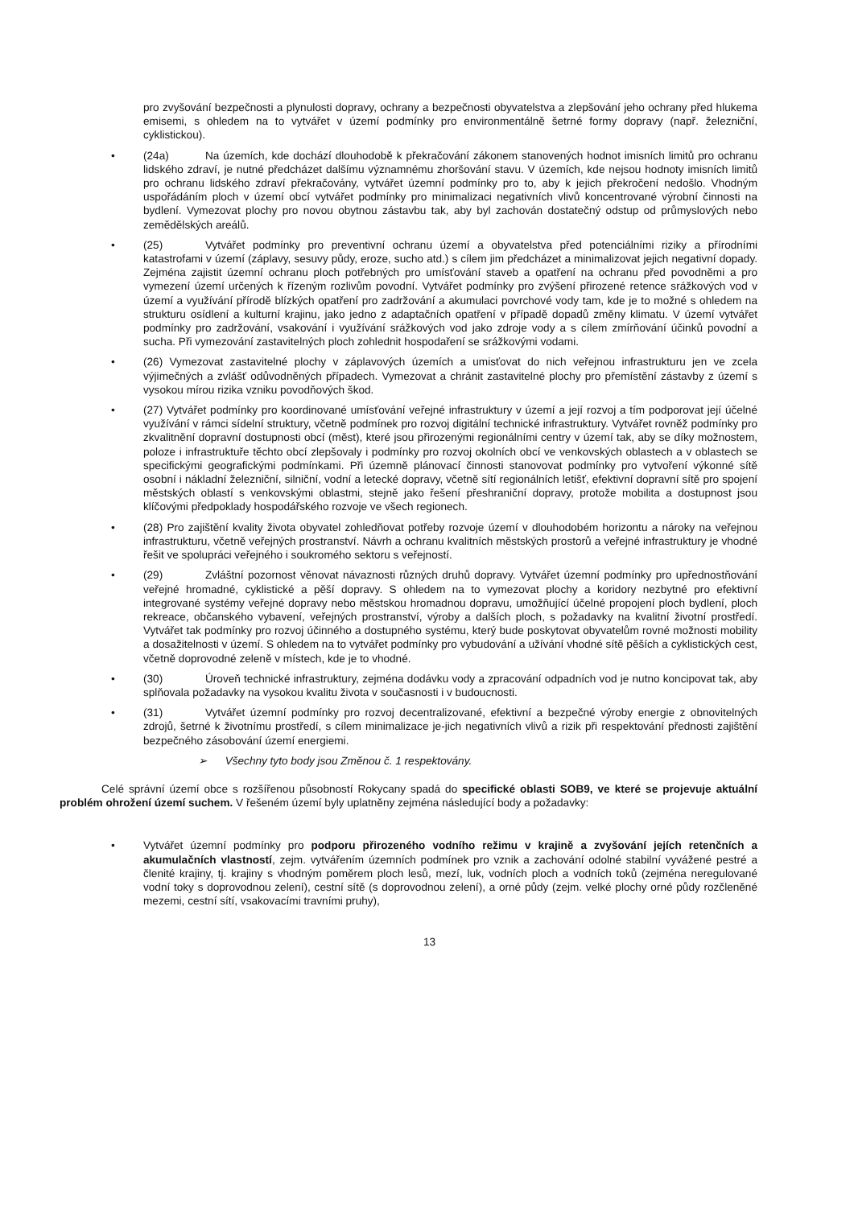pro zvyšování bezpečnosti a plynulosti dopravy, ochrany a bezpečnosti obyvatelstva a zlepšování jeho ochrany před hlukema emisemi, s ohledem na to vytvářet v území podmínky pro environmentálně šetrné formy dopravy (např. železniční, cyklistickou).
• (24a) Na územích, kde dochází dlouhodobě k překračování zákonem stanovených hodnot imisních limitů pro ochranu lidského zdraví, je nutné předcházet dalšímu významnému zhoršování stavu. V územích, kde nejsou hodnoty imisních limitů pro ochranu lidského zdraví překračovány, vytvářet územní podmínky pro to, aby k jejich překročení nedošlo. Vhodným uspořádáním ploch v území obcí vytvářet podmínky pro minimalizaci negativních vlivů koncentrované výrobní činnosti na bydlení. Vymezovat plochy pro novou obytnou zástavbu tak, aby byl zachován dostatečný odstup od průmyslových nebo zemědělských areálů.
• (25) Vytvářet podmínky pro preventivní ochranu území a obyvatelstva před potenciálními riziky a přírodními katastrofami v území (záplavy, sesuvy půdy, eroze, sucho atd.) s cílem jim předcházet a minimalizovat jejich negativní dopady. Zejména zajistit územní ochranu ploch potřebných pro umísťování staveb a opatření na ochranu před povodněmi a pro vymezení území určených k řízeným rozlivům povodní. Vytvářet podmínky pro zvýšení přirozené retence srážkových vod v území a využívání přírodě blízkých opatření pro zadržování a akumulaci povrchové vody tam, kde je to možné s ohledem na strukturu osídlení a kulturní krajinu, jako jedno z adaptačních opatření v případě dopadů změny klimatu. V území vytvářet podmínky pro zadržování, vsakování i využívání srážkových vod jako zdroje vody a s cílem zmírňování účinků povodní a sucha. Při vymezování zastavitelných ploch zohlednit hospodaření se srážkovými vodami.
• (26) Vymezovat zastavitelné plochy v záplavových územích a umisťovat do nich veřejnou infrastrukturu jen ve zcela výjimečných a zvlášť odůvodněných případech. Vymezovat a chránit zastavitelné plochy pro přemístění zástavby z území s vysokou mírou rizika vzniku povodňových škod.
• (27) Vytvářet podmínky pro koordinované umísťování veřejné infrastruktury v území a její rozvoj a tím podporovat její účelné využívání v rámci sídelní struktury, včetně podmínek pro rozvoj digitální technické infrastruktury. Vytvářet rovněž podmínky pro zkvalitnění dopravní dostupnosti obcí (měst), které jsou přirozenými regionálními centry v území tak, aby se díky možnostem, poloze i infrastruktuře těchto obcí zlepšovaly i podmínky pro rozvoj okolních obcí ve venkovských oblastech a v oblastech se specifickými geografickými podmínkami. Při územně plánovací činnosti stanovovat podmínky pro vytvoření výkonné sítě osobní i nákladní železniční, silniční, vodní a letecké dopravy, včetně sítí regionálních letišť, efektivní dopravní sítě pro spojení městských oblastí s venkovskými oblastmi, stejně jako řešení přeshraniční dopravy, protože mobilita a dostupnost jsou klíčovými předpoklady hospodářského rozvoje ve všech regionech.
• (28) Pro zajištění kvality života obyvatel zohledňovat potřeby rozvoje území v dlouhodobém horizontu a nároky na veřejnou infrastrukturu, včetně veřejných prostranství. Návrh a ochranu kvalitních městských prostorů a veřejné infrastruktury je vhodné řešit ve spolupráci veřejného i soukromého sektoru s veřejností.
• (29) Zvláštní pozornost věnovat návaznosti různých druhů dopravy. Vytvářet územní podmínky pro upřednostňování veřejné hromadné, cyklistické a pěší dopravy. S ohledem na to vymezovat plochy a koridory nezbytné pro efektivní integrované systémy veřejné dopravy nebo městskou hromadnou dopravu, umožňující účelné propojení ploch bydlení, ploch rekreace, občanského vybavení, veřejných prostranství, výroby a dalších ploch, s požadavky na kvalitní životní prostředí. Vytvářet tak podmínky pro rozvoj účinného a dostupného systému, který bude poskytovat obyvatelům rovné možnosti mobility a dosažitelnosti v území. S ohledem na to vytvářet podmínky pro vybudování a užívání vhodné sítě pěších a cyklistických cest, včetně doprovodné zeleně v místech, kde je to vhodné.
• (30) Úroveň technické infrastruktury, zejména dodávku vody a zpracování odpadních vod je nutno koncipovat tak, aby splňovala požadavky na vysokou kvalitu života v současnosti i v budoucnosti.
• (31) Vytvářet územní podmínky pro rozvoj decentralizované, efektivní a bezpečné výroby energie z obnovitelných zdrojů, šetrné k životnímu prostředí, s cílem minimalizace je-jich negativních vlivů a rizik při respektování přednosti zajištění bezpečného zásobování území energiemi.
➢ Všechny tyto body jsou Změnou č. 1 respektovány.
Celé správní území obce s rozšířenou působností Rokycany spadá do specifické oblasti SOB9, ve které se projevuje aktuální problém ohrožení území suchem. V řešeném území byly uplatněny zejména následující body a požadavky:
• Vytvářet územní podmínky pro podporu přirozeného vodního režimu v krajině a zvyšování jejích retenčních a akumulačních vlastností, zejm. vytvářením územních podmínek pro vznik a zachování odolné stabilní vyvážené pestré a členité krajiny, tj. krajiny s vhodným poměrem ploch lesů, mezí, luk, vodních ploch a vodních toků (zejména neregulované vodní toky s doprovodnou zelení), cestní sítě (s doprovodnou zelení), a orné půdy (zejm. velké plochy orné půdy rozčleněné mezemi, cestní sítí, vsakovacími travními pruhy),
13